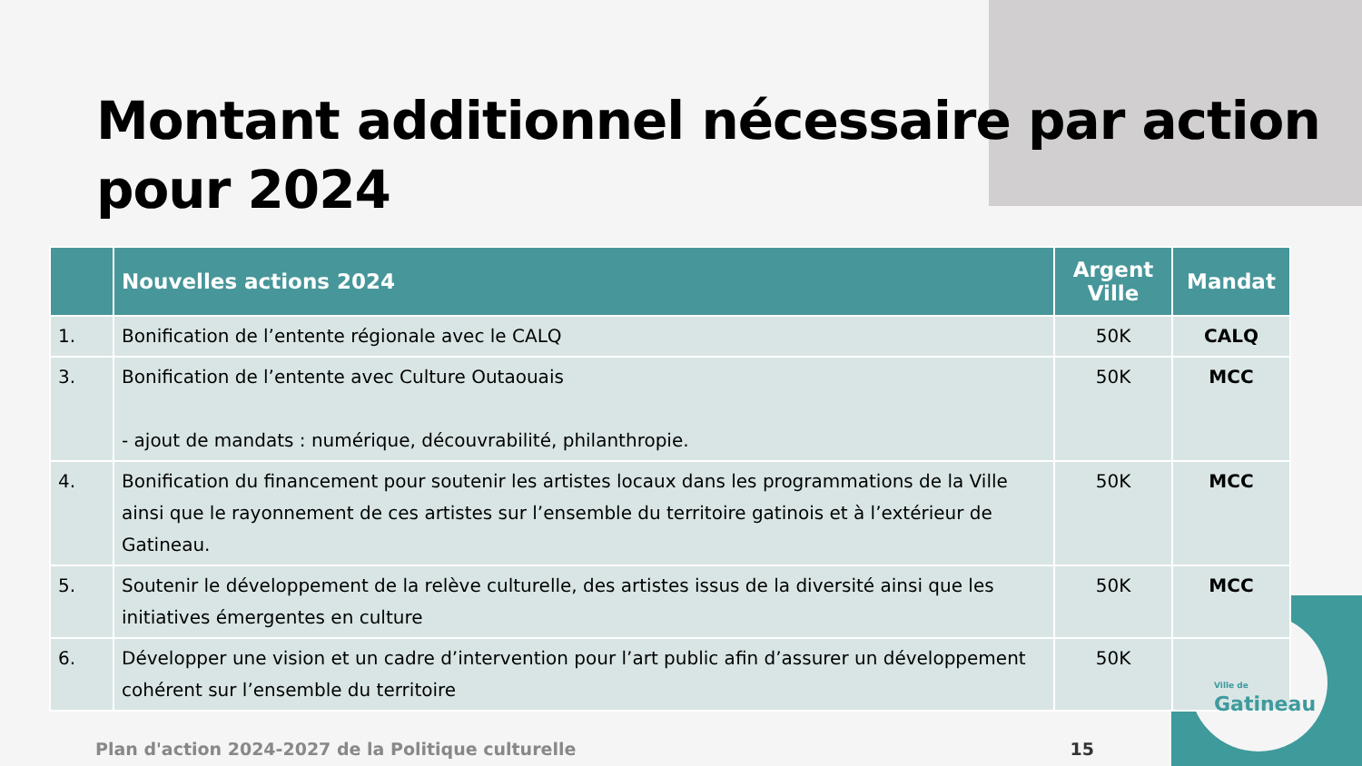Montant additionnel nécessaire par action pour 2024
| | Nouvelles actions 2024 | Argent Ville | Mandat |
| --- | --- | --- | --- |
| 1. | Bonification de l’entente régionale avec le CALQ | 50K | CALQ |
| 3. | Bonification de l’entente avec Culture Outaouais - ajout de mandats : numérique, découvrabilité, philanthropie. | 50K | MCC |
| 4. | Bonification du financement pour soutenir les artistes locaux dans les programmations de la Ville ainsi que le rayonnement de ces artistes sur l’ensemble du territoire gatinois et à l’extérieur de Gatineau. | 50K | MCC |
| 5. | Soutenir le développement de la relève culturelle, des artistes issus de la diversité ainsi que les initiatives émergentes en culture | 50K | MCC |
| 6. | Développer une vision et un cadre d’intervention pour l’art public afin d’assurer un développement cohérent sur l’ensemble du territoire | 50K | |
Plan d'action 2024-2027 de la Politique culturelle 15
Ville de
Gatineau